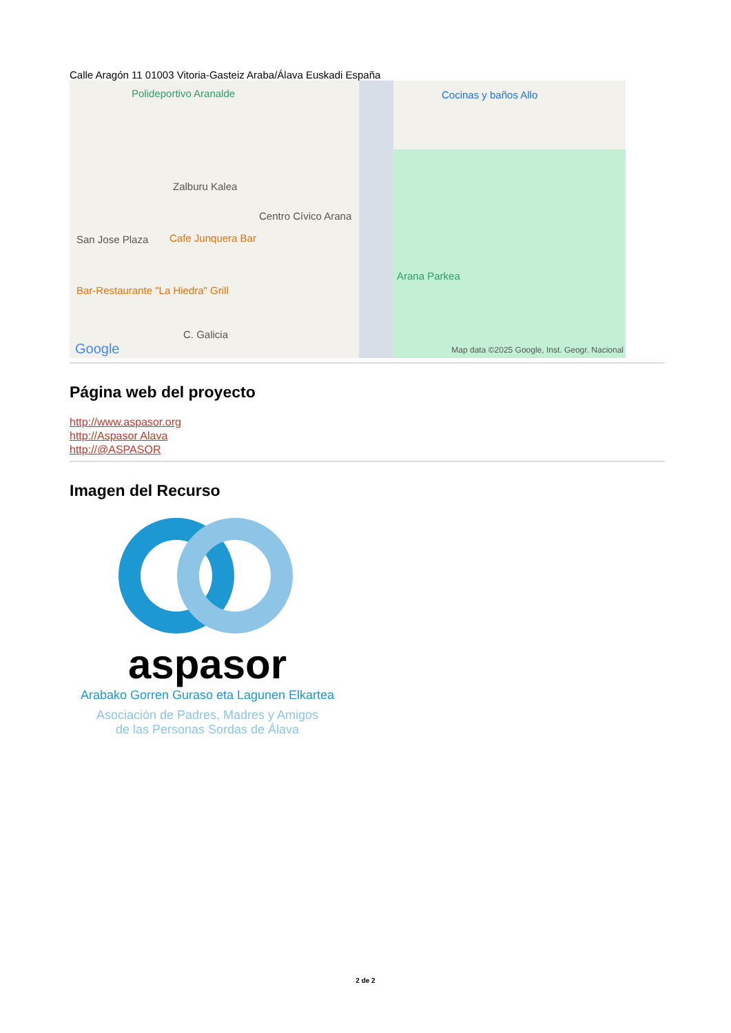Calle Aragón 11 01003 Vitoria-Gasteiz Araba/Álava Euskadi España
Polideportivo Aranalde Cocinas y baños Allo
Zalburu Kalea
Centro Cívico Arana
San Jose Plaza Cafe Junquera Bar
Bar-Restaurante "La Hiedra" Grill
Arana Parkea
C. Galicia
Google
Map data ©2025 Google, Inst. Geogr. Nacional
Página web del proyecto
http://www.aspasor.org
http://Aspasor Alava
http://@ASPASOR
Imagen del Recurso
aspasor
Arabako Gorren Guraso eta Lagunen Elkartea
Asociación de Padres, Madres y Amigos
de las Personas Sordas de Álava
2 de 2